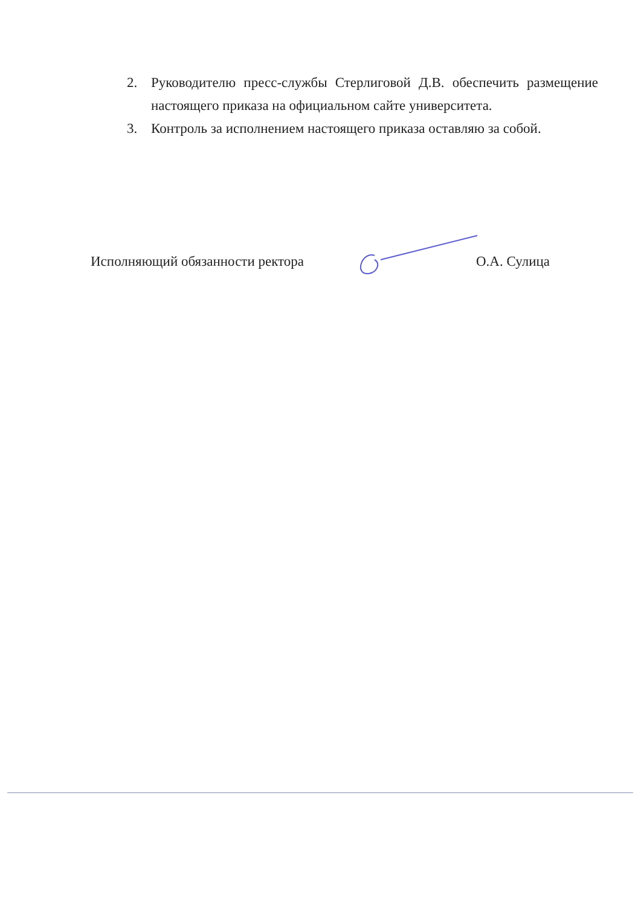2. Руководителю пресс-службы Стерлиговой Д.В. обеспечить размещение настоящего приказа на официальном сайте университета.
3. Контроль за исполнением настоящего приказа оставляю за собой.
Исполняющий обязанности ректора О.А. Сулица